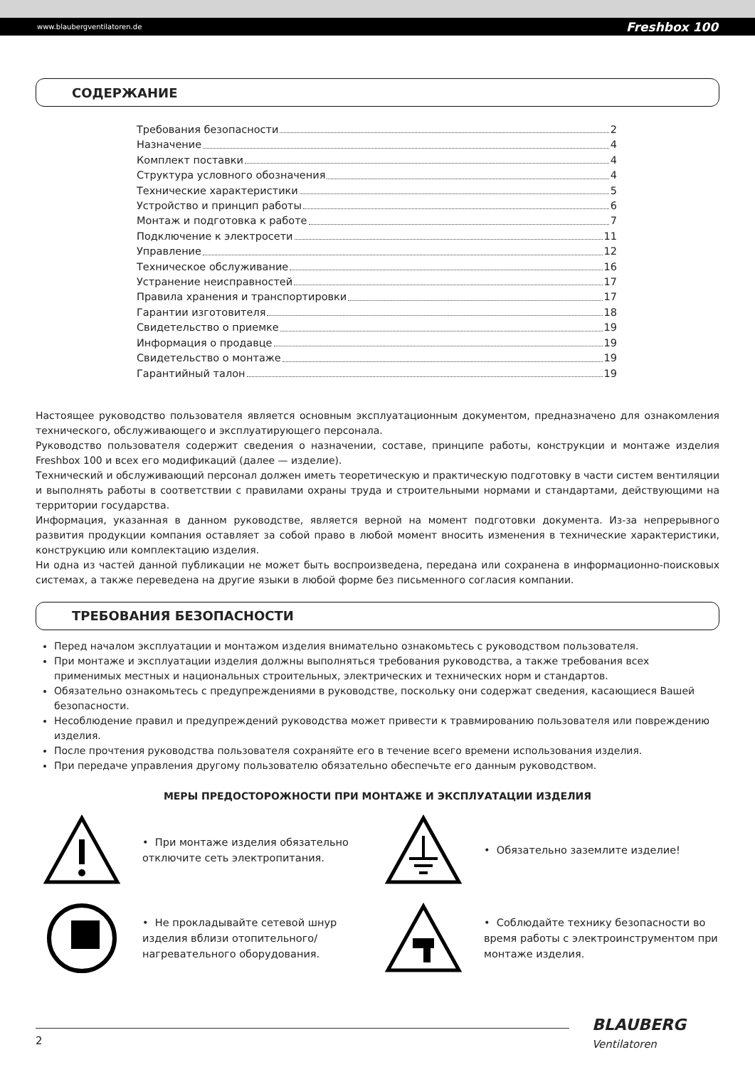www.blaubergventilatoren.de Freshbox 100
СОДЕРЖАНИЕ
Требования безопасности 2
Назначение 4
Комплект поставки 4
Структура условного обозначения 4
Технические характеристики 5
Устройство и принцип работы 6
Монтаж и подготовка к работе 7
Подключение к электросети 11
Управление 12
Техническое обслуживание 16
Устранение неисправностей 17
Правила хранения и транспортировки 17
Гарантии изготовителя 18
Свидетельство о приемке 19
Информация о продавце 19
Свидетельство о монтаже 19
Гарантийный талон 19
Настоящее руководство пользователя является основным эксплуатационным документом, предназначено для ознакомления технического, обслуживающего и эксплуатирующего персонала.
Руководство пользователя содержит сведения о назначении, составе, принципе работы, конструкции и монтаже изделия Freshbox 100 и всех его модификаций (далее — изделие).
Технический и обслуживающий персонал должен иметь теоретическую и практическую подготовку в части систем вентиляции и выполнять работы в соответствии с правилами охраны труда и строительными нормами и стандартами, действующими на территории государства.
Информация, указанная в данном руководстве, является верной на момент подготовки документа. Из-за непрерывного развития продукции компания оставляет за собой право в любой момент вносить изменения в технические характеристики, конструкцию или комплектацию изделия.
Ни одна из частей данной публикации не может быть воспроизведена, передана или сохранена в информационно-поисковых системах, а также переведена на другие языки в любой форме без письменного согласия компании.
ТРЕБОВАНИЯ БЕЗОПАСНОСТИ
Перед началом эксплуатации и монтажом изделия внимательно ознакомьтесь с руководством пользователя.
При монтаже и эксплуатации изделия должны выполняться требования руководства, а также требования всех применимых местных и национальных строительных, электрических и технических норм и стандартов.
Обязательно ознакомьтесь с предупреждениями в руководстве, поскольку они содержат сведения, касающиеся Вашей безопасности.
Несоблюдение правил и предупреждений руководства может привести к травмированию пользователя или повреждению изделия.
После прочтения руководства пользователя сохраняйте его в течение всего времени использования изделия.
При передаче управления другому пользователю обязательно обеспечьте его данным руководством.
МЕРЫ ПРЕДОСТОРОЖНОСТИ ПРИ МОНТАЖЕ И ЭКСПЛУАТАЦИИ ИЗДЕЛИЯ
• При монтаже изделия обязательно отключите сеть электропитания.
• Обязательно заземлите изделие!
• Не прокладывайте сетевой шнур изделия вблизи отопительного/нагревательного оборудования.
• Соблюдайте технику безопасности во время работы с электроинструментом при монтаже изделия.
2
BLAUBERG
Ventilatoren